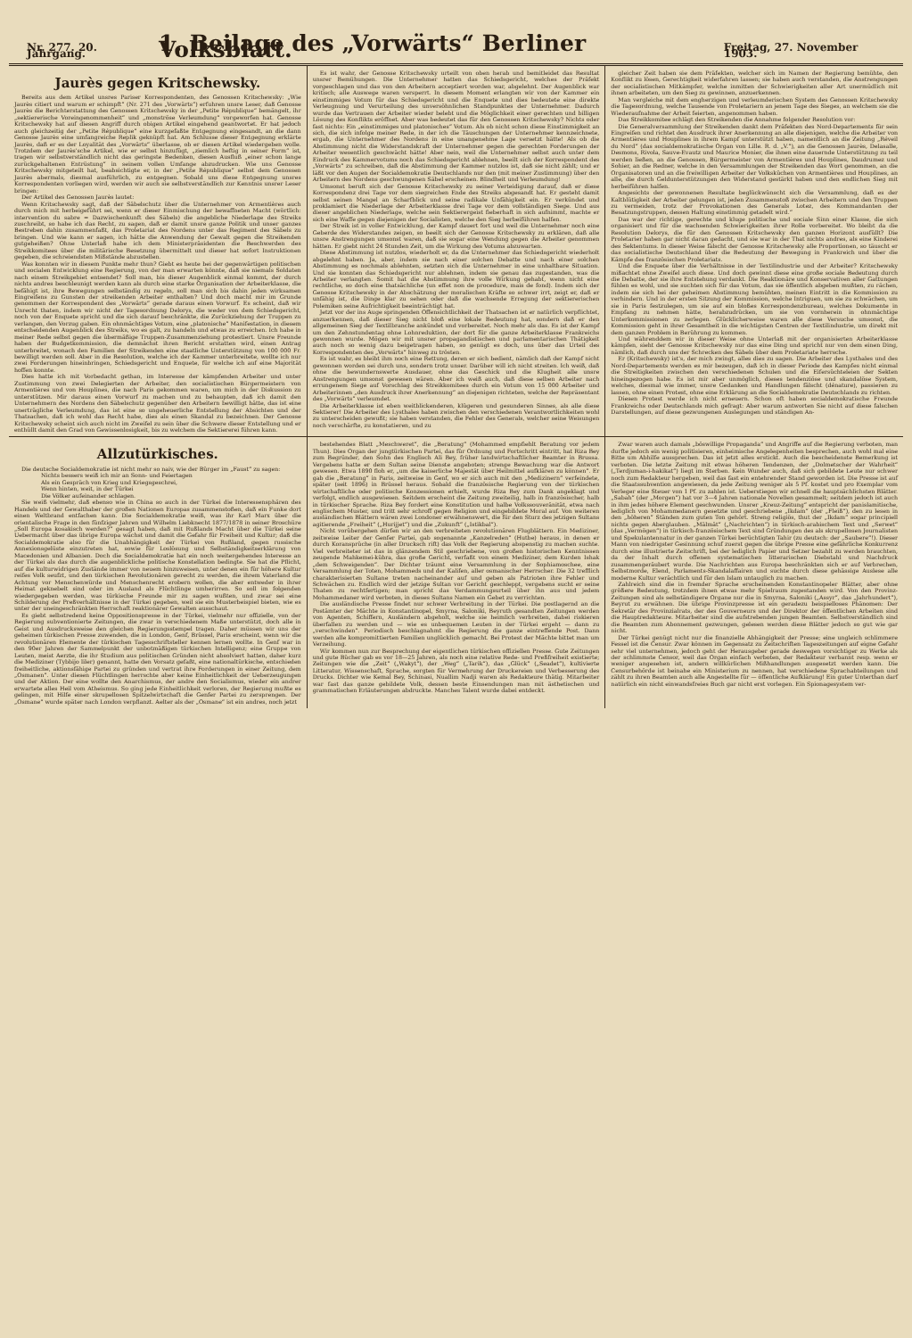Nr. 277. 20. Jahrgang. 1. Beilage des „Vorwärts“ Berliner Volksblatt. Freitag, 27. November 1903.
Jaurès gegen Kritschewsky.
Bereits aus dem Artikel unsres Pariser Korrespondenten, des Genossen Kritschewsky: „Wie Jaurès citiert und warum er schimpft“ (Nr. 271 des „Vorwärts“) erfuhren unsre Leser, daß Genosse Jaurès die Berichterstattung des Genossen Kritschewsky in der „Petite République“ bemängelt, ihr „sektiererische Voreingenommenheit“ und „monströse Verleumdung“ vorgeworfen hat. Genosse Kritschewsky hat auf diesen Angriff durch obigen Artikel eingehend geantwortet. Er hat jedoch auch gleichzeitig der „Petite République“ eine kurzgefaßte Entgegnung eingesandt, an die dann Genosse Jaurès eine umfangreiche Replik geknüpft hat. Am Schlusse dieser Entgegnung erklärte Jaurès, daß er es der Loyalität des „Vorwärts“ überlasse, ob er diesen Artikel wiedergeben wolle. Trotzdem der Jaurès'sche Artikel, wie er selbst hinzufügt, „ziemlich heftig in seiner Form“ ist, tragen wir selbstverständlich nicht das geringste Bedenken, diesen Ausfluß „einer schon lange zurückgehaltenen Entrüstung“ in seinem vollen Umfange abzudrucken. Wie uns Genosse Kritschewsky mitgeteilt hat, beabsichtigte er, in der „Petite République“ selbst dem Genossen Jaurès abermals, diesmal ausführlich, zu entgegnen. Sobald uns diese Entgegnung unsres Korrespondenten vorliegen wird, werden wir auch sie selbstverständlich zur Kenntnis unsrer Leser bringen:
Der Artikel des Genossen Jaurès lautet:
Wenn Kritschewsky sagt, daß der Säbelschutz über die Unternehmer von Armentières auch durch mich mit herbeigeführt sei, wenn er dieser Einmischung der bewaffneten Macht (wörtlich: intervention du sabre = Dazwischenkunft des Säbels) die angebliche Niederlage des Streiks zuschreibt, so habe ich das Recht, zu sagen, daß er damit unsre ganze Politik und unser ganzes Bestreben dahin zusammenfaßt, das Proletariat des Nordens unter das Regiment des Säbels zu bringen. Und wie kann er sagen, ich hätte die Anwendung der Gewalt gegen die Streikenden gutgeheißen? Ohne Unterlaß habe ich dem Ministerpräsidenten die Beschwerden des Streikkomitees über die militärische Besetzung übermittelt und dieser hat sofort Instruktionen gegeben, die schreiendsten Mißstände abzustellen.
Was konnten wir in diesem Punkte mehr thun? Giebt es heute bei der gegenwärtigen politischen und socialen Entwicklung eine Regierung, von der man erwarten könnte, daß sie niemals Soldaten nach einem Streikgebiet entsendet? Soll man, bis dieser Augenblick einmal kommt, der durch nichts andres beschleunigt werden kann als durch eine starke Organisation der Arbeiterklasse, die befähigt ist, ihre Bewegungen selbständig zu regeln, soll man sich bis dahin jeden wirksamen Eingreifens zu Gunsten der streikenden Arbeiter enthalten? Und doch macht mir im Grunde genommen der Korrespondent des „Vorwärts“ gerade daraus einen Vorwurf. Es scheint, daß wir Unrecht thaten, indem wir nicht der Tagesordnung Delorys, die weder von dem Schiedsgericht, noch von der Enquete spricht und die sich darauf beschränkte, die Zurückziehung der Truppen zu verlangen, den Vorzug gaben. Ein ohnmächtiges Votum, eine „platonische“ Manifestation, in diesem entscheidenden Augenblick des Streiks, wo es galt, zu handeln und etwas zu erreichen. Ich habe in meiner Rede selbst gegen die übermäßige Truppen-Zusammenziehung protestiert. Unsre Freunde haben der Budgetkommission, die demnächst ihren Bericht erstatten wird, einen Antrag unterbreitet, wonach den Familien der Streikenden eine staatliche Unterstützung von 100 000 Fr. bewilligt werden soll. Aber in die Resolution, welche ich der Kammer unterbreitete, wollte ich nur zwei Forderungen hineinbringen, Schiedsgericht und Enquete, für welche ich auf eine Majorität hoffen konnte.
Dies hatte ich mit Vorbedacht gethan, im Interesse der kämpfenden Arbeiter und unter Zustimmung von zwei Delegierten der Arbeiter, den socialistischen Bürgermeistern von Armentières und von Houplines, die nach Paris gekommen waren, um mich in der Diskussion zu unterstützen. Mir daraus einen Vorwurf zu machen und zu behaupten, daß ich damit den Unternehmern des Nordens den Säbelschutz gegenüber den Arbeitern bewilligt hätte, das ist eine unerträgliche Verleumdung, das ist eine so ungeheuerliche Entstellung der Absichten und der Thatsachen, daß ich wohl das Recht habe, dies als einen Skandal zu bezeichnen. Der Genosse Kritschewsky scheint sich auch nicht im Zweifel zu sein über die Schwere dieser Entstellung und er enthüllt damit den Grad von Gewissenlosigkeit, bis zu welchem die Sektiererei führen kann.
Es ist wahr, der Genosse Kritschewsky urteilt von oben herab und bemitleidet das Resultat unsrer Bemühungen. Die Unternehmer hatten das Schiedsgericht, welches der Präfekt vorgeschlagen und das von den Arbeitern acceptiert worden war, abgelehnt. Der Augenblick war kritisch; alle Auswege waren versperrt. In diesem Moment erlangten wir von der Kammer ein einstimmiges Votum für das Schiedsgericht und die Enquete und dies bedeutete eine direkte Verleugnung und Verurteilung des unversöhnlichen Standpunktes der Unternehmer. Dadurch wurde das Vertrauen der Arbeiter wieder belebt und die Möglichkeit einer gerechten und billigen Lösung des Konflikts eröffnet. Aber was bedeutet das für den Genossen Kritschewsky? Nichts oder fast nichts: Ein „einstimmiges und platonisches“ Votum. Als ob nicht schon diese Einstimmigkeit an sich, die sich infolge meiner Rede, in der ich die Täuschungen der Unternehmer kennzeichnete, ergab, die Unternehmer des Nordens in eine unangenehme Lage versetzt hätte! Als ob die Abstimmung nicht die Widerstandskraft der Unternehmer gegen die gerechten Forderungen der Arbeiter wesentlich geschwächt hätte! Aber nein, weil die Unternehmer selbst auch unter dem Eindruck des Kammervotums noch das Schiedsgericht ablehnen, beeilt sich der Korrespondent des „Vorwärts“ zu schreiben, daß die Abstimmung der Kammer nutzlos ist, daß sie nicht zählt; und er läßt vor den Augen der Socialdemokratie Deutschlands nur den (mit meiner Zustimmung) über den Arbeitern des Nordens geschwungenen Säbel erscheinen. Blindheit und Verleumdung!
Umsonst beruft sich der Genosse Kritschewsky zu seiner Verteidigung darauf, daß er diese Korrespondenz drei Tage vor dem siegreichen Ende des Streiks abgesandt hat. Er gesteht damit selbst seinen Mangel an Scharfblick und seine radikale Unfähigkeit ein. Er verkündet und proklamiert die Niederlage der Arbeiterklasse drei Tage vor dem vollständigen Siege. Und aus dieser angeblichen Niederlage, welche sein Sektierergeist fieberhaft in sich aufnimmt, machte er sich eine Waffe gegen diejenigen der Socialisten, welche den Sieg herbeiführen halfen.
Der Streik ist in voller Entwicklung, der Kampf dauert fort und weil die Unternehmer noch eine Geberde des Widerstandes zeigen, so beeilt sich der Genosse Kritschewsky zu erklären, daß alle unsre Anstrengungen umsonst waren, daß sie sogar eine Wendung gegen die Arbeiter genommen hätten. Er giebt nicht 24 Stunden Zeit, um die Wirkung des Votums abzuwarten.
Diese Abstimmung ist nutzlos, wiederholt er, da die Unternehmer das Schiedsgericht wiederholt abgelehnt haben. Ja, aber, indem sie nach einer solchen Debatte und nach einer solchen Abstimmung es nochmals ablehnten, setzten sich die Unternehmer in eine unhaltbare Situation. Und sie konnten das Schiedsgericht nur ablehnen, indem sie genau das zugestanden, was die Arbeiter verlangten. Somit hat die Abstimmung ihre volle Wirkung gehabt, wenn nicht eine rechtliche, so doch eine thatsächliche (un effet non de procedure, mais de fond). Indem sich der Genosse Kritschewsky in der Abschätzung der moralischen Kräfte so schwer irrt, zeigt er, daß er unfähig ist, die Dinge klar zu sehen oder daß die wachsende Erregung der sektiererischen Polemiken seine Aufrichtigkeit beeinträchtigt hat.
Jetzt vor der ins Auge springenden Offensichtlichkeit der Thatsachen ist er natürlich verpflichtet, anzuerkennen, daß dieser Sieg nicht bloß eine lokale Bedeutung hat, sondern daß er den allgemeinen Sieg der Textilbranche ankündet und vorbereitet. Noch mehr als das. Es ist der Kampf um den Zehnstundentag ohne Lohnreduktion, der dort für die ganze Arbeiterklasse Frankreichs gewonnen wurde. Mögen wir mit unsrer propagandistischen und parlamentarischen Thätigkeit auch noch so wenig dazu beigetragen haben, so genügt es doch, uns über das Urteil des Korrespondenten des „Vorwärts“ hinweg zu trösten.
Es ist wahr, es bleibt ihm noch eine Rettung, deren er sich bedient, nämlich daß der Kampf nicht gewonnen worden sei durch uns, sondern trotz unser. Darüber will ich nicht streiten. Ich weiß, daß ohne die bewundernswerte Ausdauer, ohne das Geschick und die Klugheit alle unsre Anstrengungen umsonst gewesen wären. Aber ich weiß auch, daß diese selben Arbeiter nach errungenem Siege auf Vorschlag des Streikkomitees durch ein Votum von 15 000 Arbeiter und Arbeiterinnen „den Ausdruck ihrer Anerkennung“ an diejenigen richteten, welche der Repräsentant des „Vorwärts“ verleumdet.
Die Arbeiterklasse ist eben weitblickenderen, klügeren und gesunderen Sinnes, als alle diese Sektierer! Die Arbeiter des Lysthales haben zwischen den verschiedenen Verantwortlichkeiten wohl zu unterscheiden gewußt; sie haben verstanden, die Fehler des Generals, welcher seine Weisungen noch verschärfte, zu konstatieren, und zu
gleicher Zeit haben sie dem Präfekten, welcher sich im Namen der Regierung bemühte, den Konflikt zu lösen, Gerechtigkeit widerfahren lassen; sie haben auch verstanden, die Anstrengungen der socialistischen Mitkämpfer, welche inmitten der Schwierigkeiten aller Art unermüdlich mit ihnen arbeiteten, um den Sieg zu gewinnen, anzuerkennen.
Man vergleiche mit dem engherzigen und verleumderischen System des Genossen Kritschewsky die Tagesordnung, welche Tausende von Proletariern an jenem Tage des Sieges, an welchem sie die Wiederaufnahme der Arbeit feierten, angenommen haben.
Das Streikkomitee schlägt den Streikenden die Annahme folgender Resolution vor:
Die Generalversammlung der Streikenden dankt dem Präfekten des Nord-Departements für sein Eingreifen und richtet den Ausdruck ihrer Anerkennung an alle diejenigen, welche die Arbeiter von Armentières und Houplines in ihrem Kampf unterstützt haben, namentlich an die Zeitung „Réveil du Nord“ (das socialdemokratische Organ von Lille. R. d. „V.“), an die Genossen Jaurès, Delasalle, Desmons, Rivola, Sauve-Evautz und Maurice Monier, die ihnen eine dauernde Unterstützung zu teil werden ließen, an die Genossen, Bürgermeister von Armentières und Houplines, Daudrumez und Sohier, an die Redner, welche in den Versammlungen der Streikenden das Wort genommen, an die Organisatoren und an die freiwilligen Arbeiter der Volksküchen von Armentières und Houplines, an alle, die durch Geldunterstützungen den Widerstand gestärkt haben und den endlichen Sieg mit herbeiführen halfen.
Angesichts der gewonnenen Resultate beglückwünscht sich die Versammlung, daß es der Kaltblütigkeit der Arbeiter gelungen ist, jeden Zusammenstoß zwischen Arbeitern und den Truppen zu vermeiden, trotz der Provokationen des Generals Lotez, des Kommandanten der Besatzungstruppen, dessen Haltung einstimmig getadelt wird.“
Das war der richtige, gerechte und kluge politische und sociale Sinn einer Klasse, die sich organisiert und für die wachsenden Schwierigkeiten ihrer Rolle vorbereitet. Wo bleibt da die Resolution Delorys, die für den Genossen Kritschewsky den ganzen Horizont ausfüllt? Die Proletarier haben gar nicht daran gedacht, und sie war in der That nichts andres, als eine Kinderei des Sektentums. In dieser Weise fälscht der Genosse Kritschewsky alle Proportionen, so täuscht er das socialistische Deutschland über die Bedeutung der Bewegung in Frankreich und über die Kämpfe des französischen Proletariats.
Und die Enquete über die Verhältnisse in der Textilindustrie und der Arbeiter? Kritschewsky mißachtet ohne Zweifel auch diese. Und doch gewinnt diese eine große sociale Bedeutung durch die Debatte, der sie ihre Entstehung verdankt. Die Reaktionäre und Konservativen aller Gattungen fühlen es wohl, und sie suchten sich für das Votum, das sie öffentlich abgeben mußten, zu rächen, indem sie sich bei der geheimen Abstimmung bemühten, meinen Eintritt in die Kommission zu verhindern. Und in der ersten Sitzung der Kommission, welche Intriguen, um sie zu schwächen, um sie in Paris festzulegen, um sie auf ein bloßes Korrespondenzbureau, welches Dokumente in Empfang zu nehmen hätte, herabzudrücken, um sie von vornherein in ohnmächtige Unterkommissionen zu zerlegen. Glücklicherweise waren alle diese Versuche umsonst, die Kommission geht in ihrer Gesamtheit in die wichtigsten Centren der Textilindustrie, um direkt mit dem ganzen Problem in Berührung zu kommen.
Und währenddem wir in dieser Weise ohne Unterlaß mit der organisierten Arbeiterklasse kämpfen, sieht der Genosse Kritschewsky nur das eine Ding und spricht nur von dem einen Ding, nämlich, daß durch uns der Schrecken des Säbels über dem Proletariate herrsche.
Er (Kritschewsky) ist's, der mich zwingt, alles dies zu sagen. Die Arbeiter des Lysthales und des Nord-Departements werden es mir bezeugen, daß ich in dieser Periode des Kampfes nicht einmal die Streitigkeiten zwischen den verschiedenen Schulen und die Eifersüchteleien der Sekten hineingezogen habe. Es ist mir aber unmöglich, dieses tendenziöse und skandalöse System, welches, diesmal wie immer, unsre Gedanken und Handlungen fälscht (dénature), passieren zu lassen, ohne einen Protest, ohne eine Erklärung an die Socialdemokratie Deutschlands zu richten.
Diesen Protest werde ich nicht erneuern. Schon oft haben socialdemokratische Freunde Frankreichs oder Deutschlands mich gefragt: Aber warum antworten Sie nicht auf diese falschen Darstellungen, auf diese gezwungenen Auslegungen und ständigen An-
Allzutürkisches.
Die deutsche Socialdemokratie ist nicht mehr so naiv, wie der Bürger im „Faust“ zu sagen:
Nichts bessers weiß ich mir an Sonn- und Feiertagen
Als ein Gespräch von Krieg und Kriegsgeschrei,
Wenn hinten, weit, in der Türkei
Die Völker aufeinander schlagen.
Sie weiß vielmehr, daß ebenso wie in China so auch in der Türkei die Interessensphären des Handels und der Gewalthaber der großen Nationen Europas zusammenstoßen, daß ein Funke dort einen Weltbrand entfachen kann. Die Socialdemokratie weiß, was ihr Karl Marx über die orientalische Frage in den fünfziger Jahren und Wilhelm Liebknecht 1877/1878 in seiner Broschüre „Soll Europa kosakisch werden?“ gesagt haben, daß mit Rußlands Macht über die Türkei seine Uebermacht über das übrige Europa wächst und damit die Gefahr für Freiheit und Kultur; daß die Socialdemokratie also für die Unabhängigkeit der Türkei von Rußland, gegen russische Annexionsgelüste einzutreten hat, sowie für Loslösung und Selbständigkeitserklärung von Macedonien und Albanien. Doch die Socialdemokratie hat ein noch weitergehendes Interesse an der Türkei als das durch die augenblickliche politische Konstellation bedingte. Sie hat die Pflicht, auf die kulturwidrigen Zustände immer von neuem hinzuweisen, unter denen ein für höhere Kultur reifes Volk seufzt, und den türkischen Revolutionären gerecht zu werden, die ihrem Vaterland die Achtung vor Menschenwürde und Menschenrecht erobern wollen, die aber entweder in ihrer Heimat geknebelt sind oder im Ausland als Flüchtlinge umherirren. So soll im folgenden wiedergegeben werden, was türkische Freunde mir zu sagen wußten, und zwar sei eine Schilderung der Preßverhältnisse in der Türkei gegeben, weil sie ein Musterbeispiel bieten, wie es unter der uneingeschränkten Herrschaft reaktionärer Gewalten ausschaut.
Es giebt selbstredend keine Oppositionspresse in der Türkei, vielmehr nur offizielle, von der Regierung subventionierte Zeitungen, die zwar in verschiedenem Maße unterstützt, doch alle in Geist und Ausdrucksweise den gleichen Regierungsstempel tragen. Daher müssen wir uns der geheimen türkischen Presse zuwenden, die in London, Genf, Brüssel, Paris erscheint, wenn wir die revolutionären Elemente der türkischen Tagesschriftsteller kennen lernen wollte. In Genf war in den 90er Jahren der Sammelpunkt der unbotmäßigen türkischen Intelligenz; eine Gruppe von Leuten, meist Aerzte, die ihr Studium aus politischen Gründen nicht absolviert hatten, daher kurz die Mediziner (Tybbijo liler) genannt, hatte den Vorsatz gefaßt, eine nationaltürkische, entschieden freiheitliche, aktionsfähige Partei zu gründen und vertrat ihre Forderungen in einer Zeitung, dem „Osmanen“. Unter diesen Flüchtlingen herrschte aber keine Einheitlichkeit der Ueberzeugungen und der Aktion. Der eine wollte den Anarchismus, der andre den Socialismus, wieder ein andrer erwartete alles Heil vom Atheismus. So ging jede Einheitlichkeit verloren, der Regierung mußte es gelingen, mit Hilfe einer skrupellosen Spitzelwirtschaft die Genfer Partei zu zersprengen. Der „Osmane“ wurde später nach London verpflanzt. Aelter als der „Osmane“ ist ein andres, noch jetzt
bestehendes Blatt „Meschweret“, die „Beratung“ (Mohammed empfiehlt Beratung vor jedem Thun). Dies Organ der jungtürkischen Partei, das für Ordnung und Fortschritt eintritt, hat Riza Bey zum Begründer, den Sohn des Englisch Ali Bey, früher landwirtschaftlicher Beamter in Brussa. Vergebens hatte er dem Sultan seine Dienste angeboten; strenge Bewachung war die Antwort gewesen. Etwa 1890 floh er, „um die kaiserliche Majestät über Heilmittel aufklären zu können“. Er gab die „Beratung“ in Paris, zeitweise in Genf, wo er sich auch mit den „Medizinern“ verfeindete, später (seit 1896) in Brüssel heraus. Sobald die französische Regierung von der türkischen wirtschaftliche oder politische Konzessionen erhielt, wurde Riza Bey zum Dank angeklagt und verfolgt, endlich ausgewiesen. Seitdem erscheint die Zeitung zweiteilig, halb in französischer, halb in türkischer Sprache. Riza Bey fordert eine Konstitution und halbe Volkssouveränität, etwa nach englischem Muster, und tritt sehr schroff gegen Religion und eingebildete Moral auf. Von weiteren ausländischen Blättern wären zwei Londoner erwähnenswert, die für den Sturz des jetzigen Sultans agitierende „Freiheit“ („Hurijjet“) und die „Zukunft“ („Istikbal“).
Nicht vorübergehen dürfen wir an den verbreiteten revolutionären Flugblättern. Ein Mediziner, zeitweise Leiter der Genfer Partei, gab sogenannte „Kanzelreden“ (Hutbe) heraus, in denen er durch Koransprüche (in aller Drucksch rift) das Volk der Regierung abspenstig zu machen suchte. Viel verbreiteter ist das in glänzendem Stil geschriebene, von großen historischen Kenntnissen zeugende Mahkemei-kübra, das große Gericht, verfaßt von einem Mediziner, dem Kurden Ishak „dem Schweigenden“. Der Dichter träumt eine Versammlung in der Sophiamoschee, eine Versammlung der Toten, Mohammeds und der Kalifen, aller osmanischer Herrscher. Die 32 trefflich charakterisierten Sultane treten nacheinander auf und geben als Patrioten ihre Fehler und Schwächen zu. Endlich wird der jetzige Sultan vor Gericht geschleppt, vergebens sucht er seine Thaten zu rechtfertigen; man spricht das Verdammungsurteil über ihn aus und jedem Mohammedaner wird verboten, in dieses Sultans Namen ein Gebet zu verrichten.
Die ausländische Presse findet nur schwer Verbreitung in der Türkei. Die postlagernd an die Postämter der Mächte in Konstantinopel, Smyrna, Saloniki, Beyruth gesandten Zeitungen werden von Agenten, Schiffern, Ausländern abgeholt, welche sie heimlich verbreiten, dabei riskieren überfallen zu werden und — wie es unbequemen Leuten in der Türkei ergeht — dann zu „verschwinden“. Periodisch beschlagnahmt die Regierung die ganze eintreffende Post. Dann werden alle kompromittierten Familien unglücklich gemacht. Bei Protest der Mächte bittet man um Verzeihung.
Wir kommen nun zur Besprechung der eigentlichen türkischen offiziellen Presse. Gute Zeitungen und gute Bücher gab es vor 18—25 Jahren, als noch eine relative Rede- und Preßfreiheit existierte; Zeitungen wie die „Zeit“ („Wakyt“), der „Weg“ („Tarik“), das „Glück“ („Seadet“), kultivierte Litteratur, Wissenschaft, Sprache, sorgten für Vermehrung der Druckereien und Verbesserung des Drucks. Dichter wie Kemal Bey, Schinasi, Nuallim Nadji waren als Redakteure thätig. Mitarbeiter war fast das ganze gebildete Volk, dessen beste Einsendungen man mit ästhetischen und grammatischen Erläuterungen abdruckte. Manches Talent wurde dabei entdeckt.
Zwar waren auch damals „böswillige Propaganda“ und Angriffe auf die Regierung verboten, man durfte jedoch ein wenig politisieren, einheimische Angelegenheiten besprechen, auch wohl mal eine Bitte um Abhilfe aussprechen. Das ist jetzt alles erstickt. Auch die bescheidenste Bemerkung ist verboten. Die letzte Zeitung mit etwas höheren Tendenzen, der „Dolmetscher der Wahrheit“ („Terdjuman-i-hakikat“) liegt im Sterben. Kein Wunder auch, daß sich gebildete Leute nur schwer noch zum Redakteur hergeben, weil das fast ein entehrender Stand geworden ist. Die Presse ist auf die Staatssubvention angewiesen, da jede Zeitung weniger als 5 Pf. kostet und pro Exemplar vom Verleger eine Steuer von 1 Pf. zu zahlen ist. Ueberstiegen wir schnell die hauptsächlichsten Blätter. „Sabah“ (der „Morgen“) hat vor 3—4 Jahren nationale Novellen gesammelt; seitdem jedoch ist auch in ihm jedes höhere Element geschwunden. Unsrer „Kreuz-Zeitung“ entspricht der panislamitische, lediglich von Mohammedanern gesetzte und geschriebene „Ikdam“ (der „Fleiß“), den zu lesen in den „höheren“ Ständen zum guten Ton gehört. Streng religiös, thut der „Ikdam“ sogar principiell nichts gegen Aberglauben. „Mälmät“ („Nachrichten“) in türkisch-arabischem Text und „Serwet“ (das „Vermögen“) in türkisch-französischem Text sind Gründungen des als skrupellosen Journalisten und Spekulantennatur in der ganzen Türkei berüchtigten Tahir (zu deutsch: der „Saubere“!). Dieser Mann von niedrigster Gesinnung schuf zuerst gegen die übrige Presse eine gefährliche Konkurrenz durch eine illustrierte Zeitschrift, bei der lediglich Papier und Setzer bezahlt zu werden brauchten, da der Inhalt durch offenen systematischen litterarischen Diebstahl und Nachdruck zusammengeräubert wurde. Die Nachrichten aus Europa beschränkten sich er auf Verbrechen, Selbstmorde, Elend, Parlaments-Skandalaffairen und suchte durch diese gehässige Auslese alle moderne Kultur verächtlich und für den Islam untauglich zu machen.
Zahlreich sind die in fremder Sprache erscheinenden Konstantinopeler Blätter, aber ohne größere Bedeutung, trotzdem ihnen etwas mehr Spielraum zugestanden wird. Von den Provinz-Zeitungen sind als selbständigere Organe nur die in Smyrna, Saloniki („Assyr“, das „Jahrhundert“), Beyrut zu erwähnen. Die übrige Provinzpresse ist ein geradezu beispielloses Phänomen: Der Sekretär des Provinzialrats, der des Gouverneurs und der Direktor der öffentlichen Arbeiten sind die Hauptredakteure. Mitarbeiter sind die aufstrebenden jungen Beamten. Selbstverständlich sind die Beamten zum Abonnement gezwungen, gelesen werden diese Blätter jedoch so gut wie gar nicht.
Der Türkei genügt nicht nur die finanzielle Abhängigkeit der Presse; eine ungleich schlimmere Fessel ist die Censur. Zwar können im Gegensatz zu Zeitschriften Tageszeitungen auf eigne Gefahr sehr viel unternehmen, jedoch geht der Herausgeber gerade deswegen vorsichtiger zu Werke als der schlimmste Censor, weil das Organ einfach verboten, der Redakteur verbannt resp. wenn er weniger angesehen ist, andern willkürlichen Mißhandlungen ausgesetzt werden kann. Die Censurbehörde ist beinahe ein Ministerium zu nennen, hat verschiedene Sprachabteilungen und zählt zu ihren Beamten auch alle Angestellte für — öffentliche Aufklärung! Ein guter Unterthan darf natürlich ein nicht einwandsfreies Buch gar nicht erst vorlegen. Ein Spionagesystem ver-